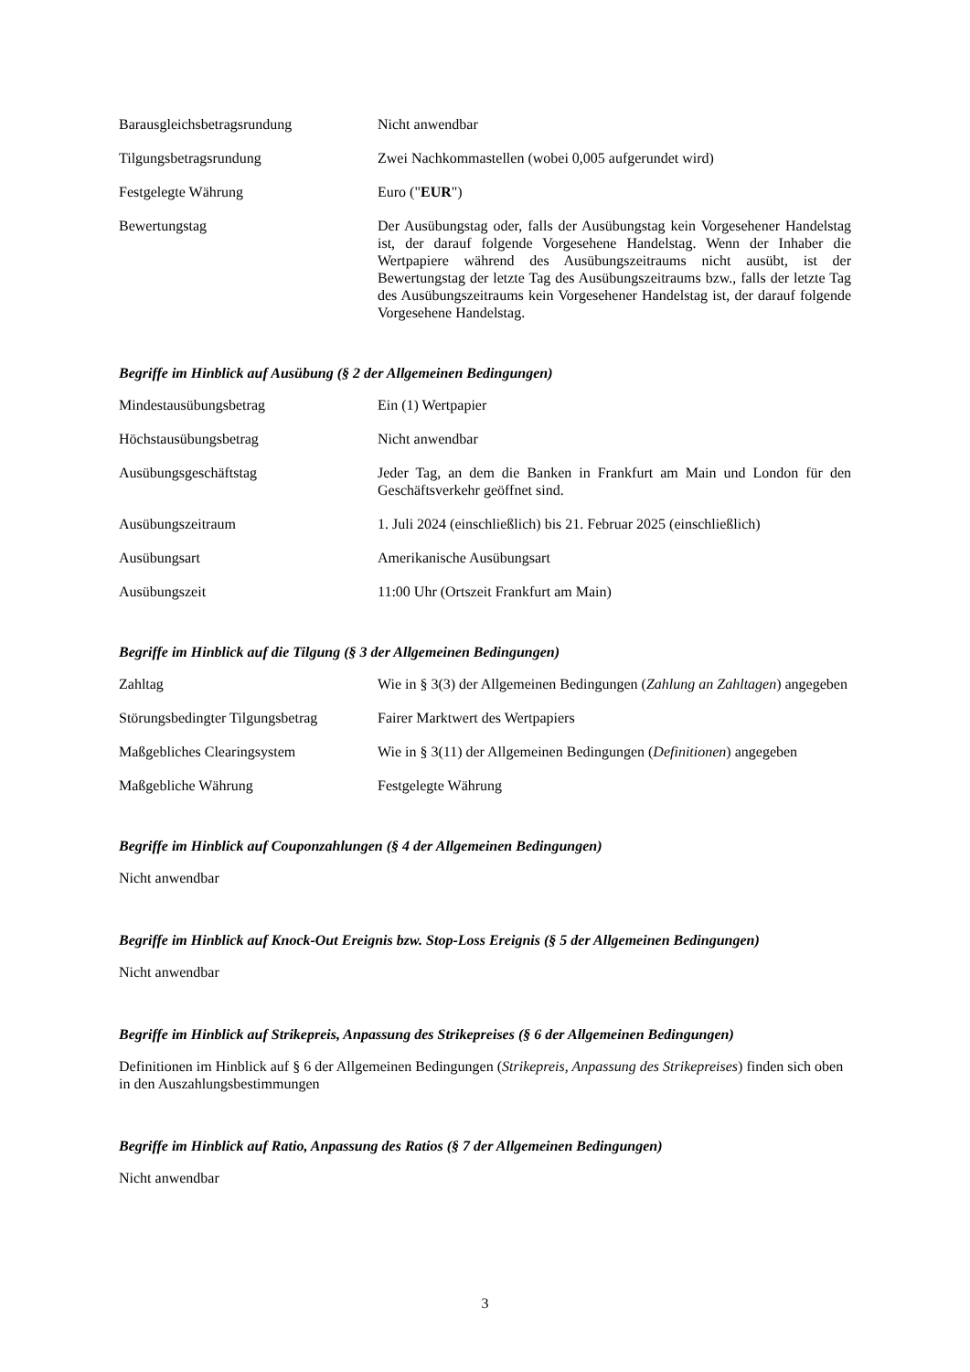| Barausgleichsbetragsrundung | Nicht anwendbar |
| Tilgungsbetragsrundung | Zwei Nachkommastellen (wobei 0,005 aufgerundet wird) |
| Festgelegte Währung | Euro (" EUR ") |
| Bewertungstag | Der Ausübungstag oder, falls der Ausübungstag kein Vorgesehener Handelstag ist, der darauf folgende Vorgesehene Handelstag. Wenn der Inhaber die Wertpapiere während des Ausübungszeitraums nicht ausübt, ist der Bewertungstag der letzte Tag des Ausübungszeitraums bzw., falls der letzte Tag des Ausübungszeitraums kein Vorgesehener Handelstag ist, der darauf folgende Vorgesehene Handelstag. |
Begriffe im Hinblick auf Ausübung (§ 2 der Allgemeinen Bedingungen)
| Mindestausübungsbetrag | Ein (1) Wertpapier |
| Höchstausübungsbetrag | Nicht anwendbar |
| Ausübungsgeschäftstag | Jeder Tag, an dem die Banken in Frankfurt am Main und London für den Geschäftsverkehr geöffnet sind. |
| Ausübungszeitraum | 1. Juli 2024 (einschließlich) bis 21. Februar 2025 (einschließlich) |
| Ausübungsart | Amerikanische Ausübungsart |
| Ausübungszeit | 11:00 Uhr (Ortszeit Frankfurt am Main) |
Begriffe im Hinblick auf die Tilgung (§ 3 der Allgemeinen Bedingungen)
| Zahltag | Wie in § 3(3) der Allgemeinen Bedingungen ( Zahlung an Zahltagen ) angegeben |
| Störungsbedingter Tilgungsbetrag | Fairer Marktwert des Wertpapiers |
| Maßgebliches Clearingsystem | Wie in § 3(11) der Allgemeinen Bedingungen ( Definitionen ) angegeben |
| Maßgebliche Währung | Festgelegte Währung |
Begriffe im Hinblick auf Couponzahlungen (§ 4 der Allgemeinen Bedingungen)
Nicht anwendbar
Begriffe im Hinblick auf Knock-Out Ereignis bzw. Stop-Loss Ereignis (§ 5 der Allgemeinen Bedingungen)
Nicht anwendbar
Begriffe im Hinblick auf Strikepreis, Anpassung des Strikepreises (§ 6 der Allgemeinen Bedingungen)
Definitionen im Hinblick auf § 6 der Allgemeinen Bedingungen (Strikepreis, Anpassung des Strikepreises) finden sich oben in den Auszahlungsbestimmungen
Begriffe im Hinblick auf Ratio, Anpassung des Ratios (§ 7 der Allgemeinen Bedingungen)
Nicht anwendbar
3